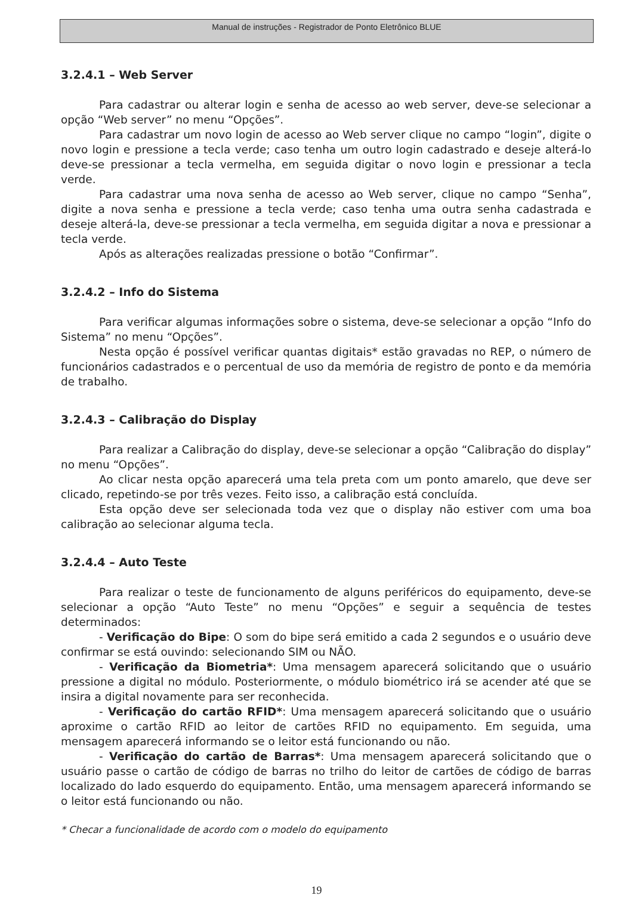Manual de instruções - Registrador de Ponto Eletrônico BLUE
3.2.4.1 – Web Server
Para cadastrar ou alterar login e senha de acesso ao web server, deve-se selecionar a opção “Web server” no menu “Opções”.
Para cadastrar um novo login de acesso ao Web server clique no campo “login”, digite o novo login e pressione a tecla verde; caso tenha um outro login cadastrado e deseje alterá-lo deve-se pressionar a tecla vermelha, em seguida digitar o novo login e pressionar a tecla verde.
Para cadastrar uma nova senha de acesso ao Web server, clique no campo “Senha”, digite a nova senha e pressione a tecla verde; caso tenha uma outra senha cadastrada e deseje alterá-la, deve-se pressionar a tecla vermelha, em seguida digitar a nova e pressionar a tecla verde.
Após as alterações realizadas pressione o botão “Confirmar”.
3.2.4.2 – Info do Sistema
Para verificar algumas informações sobre o sistema, deve-se selecionar a opção “Info do Sistema” no menu “Opções”.
Nesta opção é possível verificar quantas digitais* estão gravadas no REP, o número de funcionários cadastrados e o percentual de uso da memória de registro de ponto e da memória de trabalho.
3.2.4.3 – Calibração do Display
Para realizar a Calibração do display, deve-se selecionar a opção “Calibração do display” no menu “Opções”.
Ao clicar nesta opção aparecerá uma tela preta com um ponto amarelo, que deve ser clicado, repetindo-se por três vezes. Feito isso, a calibração está concluída.
Esta opção deve ser selecionada toda vez que o display não estiver com uma boa calibração ao selecionar alguma tecla.
3.2.4.4 – Auto Teste
Para realizar o teste de funcionamento de alguns periféricos do equipamento, deve-se selecionar a opção “Auto Teste” no menu “Opções” e seguir a sequência de testes determinados:
- Verificação do Bipe: O som do bipe será emitido a cada 2 segundos e o usuário deve confirmar se está ouvindo: selecionando SIM ou NÃO.
- Verificação da Biometria*: Uma mensagem aparecerá solicitando que o usuário pressione a digital no módulo. Posteriormente, o módulo biométrico irá se acender até que se insira a digital novamente para ser reconhecida.
- Verificação do cartão RFID*: Uma mensagem aparecerá solicitando que o usuário aproxime o cartão RFID ao leitor de cartões RFID no equipamento. Em seguida, uma mensagem aparecerá informando se o leitor está funcionando ou não.
- Verificação do cartão de Barras*: Uma mensagem aparecerá solicitando que o usuário passe o cartão de código de barras no trilho do leitor de cartões de código de barras localizado do lado esquerdo do equipamento. Então, uma mensagem aparecerá informando se o leitor está funcionando ou não.
* Checar a funcionalidade de acordo com o modelo do equipamento
19